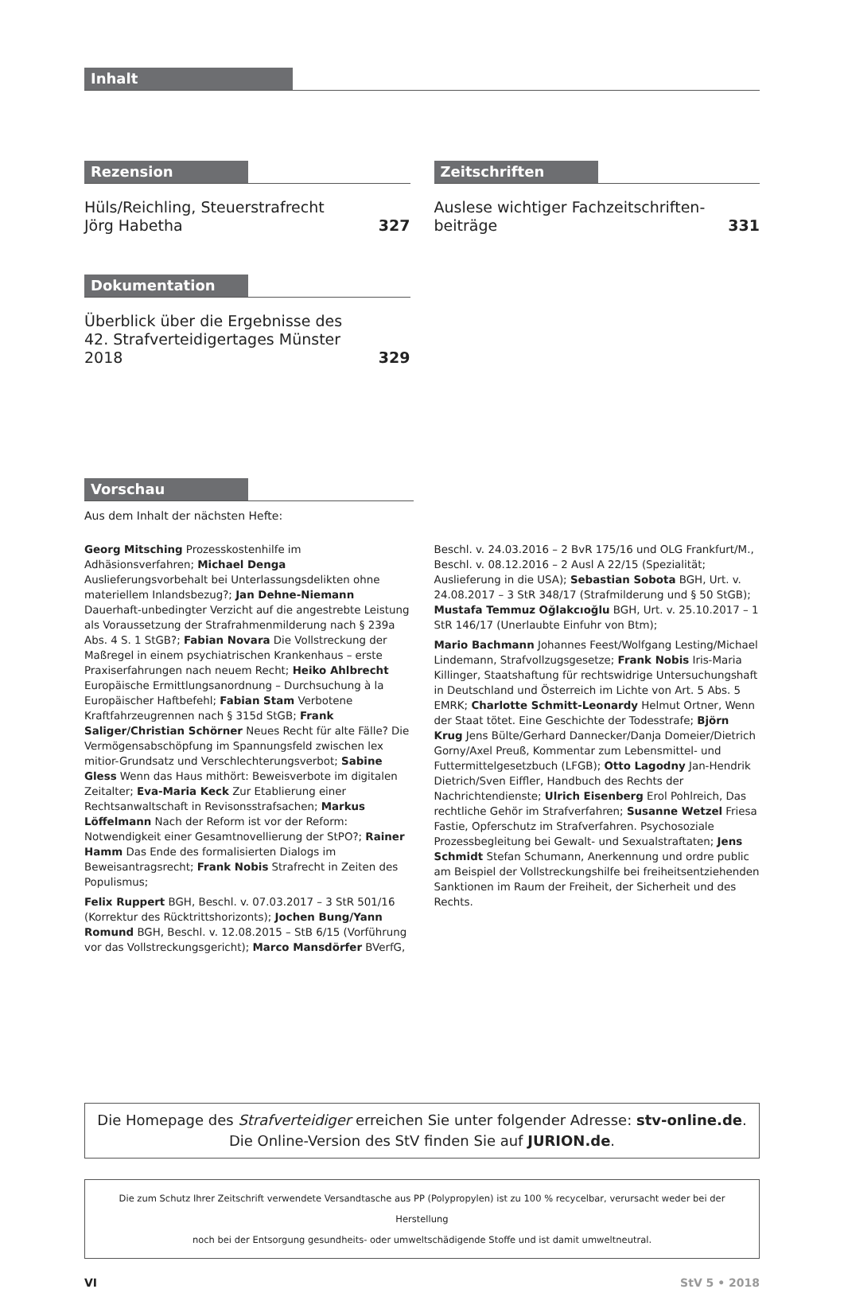Inhalt
Rezension
Hüls/Reichling, Steuerstrafrecht
Jörg Habetha
327
Dokumentation
Überblick über die Ergebnisse des
42. Strafverteidigertages Münster 2018
329
Zeitschriften
Auslese wichtiger Fachzeitschriften-
beiträge
331
Vorschau
Aus dem Inhalt der nächsten Hefte:
Georg Mitsching Prozesskostenhilfe im Adhäsionsverfahren; Michael Denga Auslieferungsvorbehalt bei Unterlassungsdelikten ohne materiellem Inlandsbezug?; Jan Dehne-Niemann Dauerhaft-unbedingter Verzicht auf die angestrebte Leistung als Voraussetzung der Strafrahmenmilderung nach § 239a Abs. 4 S. 1 StGB?; Fabian Novara Die Vollstreckung der Maßregel in einem psychiatrischen Krankenhaus – erste Praxiserfahrungen nach neuem Recht; Heiko Ahlbrecht Europäische Ermittlungsanordnung – Durchsuchung à la Europäischer Haftbefehl; Fabian Stam Verbotene Kraftfahrzeugrennen nach § 315d StGB; Frank Saliger/Christian Schörner Neues Recht für alte Fälle? Die Vermögensabschöpfung im Spannungsfeld zwischen lex mitior-Grundsatz und Verschlechterungsverbot; Sabine Gless Wenn das Haus mithört: Beweisverbote im digitalen Zeitalter; Eva-Maria Keck Zur Etablierung einer Rechtsanwaltschaft in Revisonsstrafsachen; Markus Löffelmann Nach der Reform ist vor der Reform: Notwendigkeit einer Gesamtnovellierung der StPO?; Rainer Hamm Das Ende des formalisierten Dialogs im Beweisantragsrecht; Frank Nobis Strafrecht in Zeiten des Populismus;
Felix Ruppert BGH, Beschl. v. 07.03.2017 – 3 StR 501/16 (Korrektur des Rücktrittshorizonts); Jochen Bung/Yann Romund BGH, Beschl. v. 12.08.2015 – StB 6/15 (Vorführung vor das Vollstreckungsgericht); Marco Mansdörfer BVerfG,
Beschl. v. 24.03.2016 – 2 BvR 175/16 und OLG Frankfurt/M., Beschl. v. 08.12.2016 – 2 Ausl A 22/15 (Spezialität; Auslieferung in die USA); Sebastian Sobota BGH, Urt. v. 24.08.2017 – 3 StR 348/17 (Strafmilderung und § 50 StGB); Mustafa Temmuz Oğlakcıoğlu BGH, Urt. v. 25.10.2017 – 1 StR 146/17 (Unerlaubte Einfuhr von Btm);
Mario Bachmann Johannes Feest/Wolfgang Lesting/Michael Lindemann, Strafvollzugsgesetze; Frank Nobis Iris-Maria Killinger, Staatshaftung für rechtswidrige Untersuchungshaft in Deutschland und Österreich im Lichte von Art. 5 Abs. 5 EMRK; Charlotte Schmitt-Leonardy Helmut Ortner, Wenn der Staat tötet. Eine Geschichte der Todesstrafe; Björn Krug Jens Bülte/Gerhard Dannecker/Danja Domeier/Dietrich Gorny/Axel Preuß, Kommentar zum Lebensmittel- und Futtermittelgesetzbuch (LFGB); Otto Lagodny Jan-Hendrik Dietrich/Sven Eiffler, Handbuch des Rechts der Nachrichtendienste; Ulrich Eisenberg Erol Pohlreich, Das rechtliche Gehör im Strafverfahren; Susanne Wetzel Friesa Fastie, Opferschutz im Strafverfahren. Psychosoziale Prozessbegleitung bei Gewalt- und Sexualstraftaten; Jens Schmidt Stefan Schumann, Anerkennung und ordre public am Beispiel der Vollstreckungshilfe bei freiheitsentziehenden Sanktionen im Raum der Freiheit, der Sicherheit und des Rechts.
Die Homepage des Strafverteidiger erreichen Sie unter folgender Adresse: stv-online.de.
Die Online-Version des StV finden Sie auf JURION.de.
Die zum Schutz Ihrer Zeitschrift verwendete Versandtasche aus PP (Polypropylen) ist zu 100 % recycelbar, verursacht weder bei der Herstellung
noch bei der Entsorgung gesundheits- oder umweltschädigende Stoffe und ist damit umweltneutral.
VI StV 5 • 2018